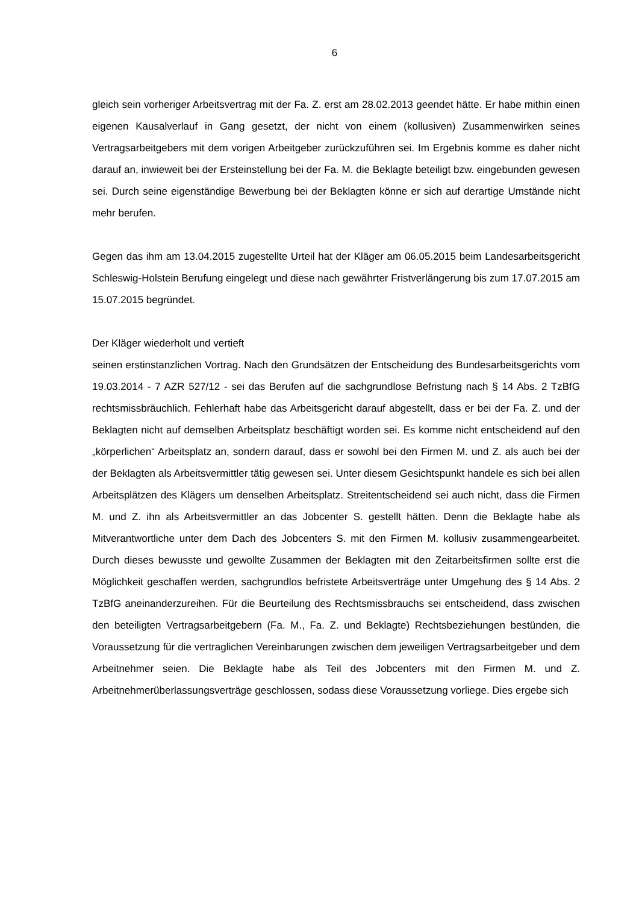6
gleich sein vorheriger Arbeitsvertrag mit der Fa. Z. erst am 28.02.2013 geendet hätte. Er habe mithin einen eigenen Kausalverlauf in Gang gesetzt, der nicht von einem (kollusiven) Zusammenwirken seines Vertragsarbeitgebers mit dem vorigen Arbeitgeber zurückzuführen sei. Im Ergebnis komme es daher nicht darauf an, inwieweit bei der Ersteinstellung bei der Fa. M. die Beklagte beteiligt bzw. eingebunden gewesen sei. Durch seine eigenständige Bewerbung bei der Beklagten könne er sich auf derartige Umstände nicht mehr berufen.
Gegen das ihm am 13.04.2015 zugestellte Urteil hat der Kläger am 06.05.2015 beim Landesarbeitsgericht Schleswig-Holstein Berufung eingelegt und diese nach gewährter Fristverlängerung bis zum 17.07.2015 am 15.07.2015 begründet.
Der Kläger wiederholt und vertieft
seinen erstinstanzlichen Vortrag. Nach den Grundsätzen der Entscheidung des Bundesarbeitsgerichts vom 19.03.2014 - 7 AZR 527/12 - sei das Berufen auf die sachgrundlose Befristung nach § 14 Abs. 2 TzBfG rechtsmissbräuchlich. Fehlerhaft habe das Arbeitsgericht darauf abgestellt, dass er bei der Fa. Z. und der Beklagten nicht auf demselben Arbeitsplatz beschäftigt worden sei. Es komme nicht entscheidend auf den „körperlichen“ Arbeitsplatz an, sondern darauf, dass er sowohl bei den Firmen M. und Z. als auch bei der der Beklagten als Arbeitsvermittler tätig gewesen sei. Unter diesem Gesichtspunkt handele es sich bei allen Arbeitsplätzen des Klägers um denselben Arbeitsplatz. Streitentscheidend sei auch nicht, dass die Firmen M. und Z. ihn als Arbeitsvermittler an das Jobcenter S. gestellt hätten. Denn die Beklagte habe als Mitverantwortliche unter dem Dach des Jobcenters S. mit den Firmen M. kollusiv zusammengearbeitet. Durch dieses bewusste und gewollte Zusammen der Beklagten mit den Zeitarbeitsfirmen sollte erst die Möglichkeit geschaffen werden, sachgrundlos befristete Arbeitsverträge unter Umgehung des § 14 Abs. 2 TzBfG aneinanderzureihen. Für die Beurteilung des Rechtsmissbrauchs sei entscheidend, dass zwischen den beteiligten Vertragsarbeitgebern (Fa. M., Fa. Z. und Beklagte) Rechtsbeziehungen bestünden, die Voraussetzung für die vertraglichen Vereinbarungen zwischen dem jeweiligen Vertragsarbeitgeber und dem Arbeitnehmer seien. Die Beklagte habe als Teil des Jobcenters mit den Firmen M. und Z. Arbeitnehmerüberlassungsverträge geschlossen, sodass diese Voraussetzung vorliege. Dies ergebe sich